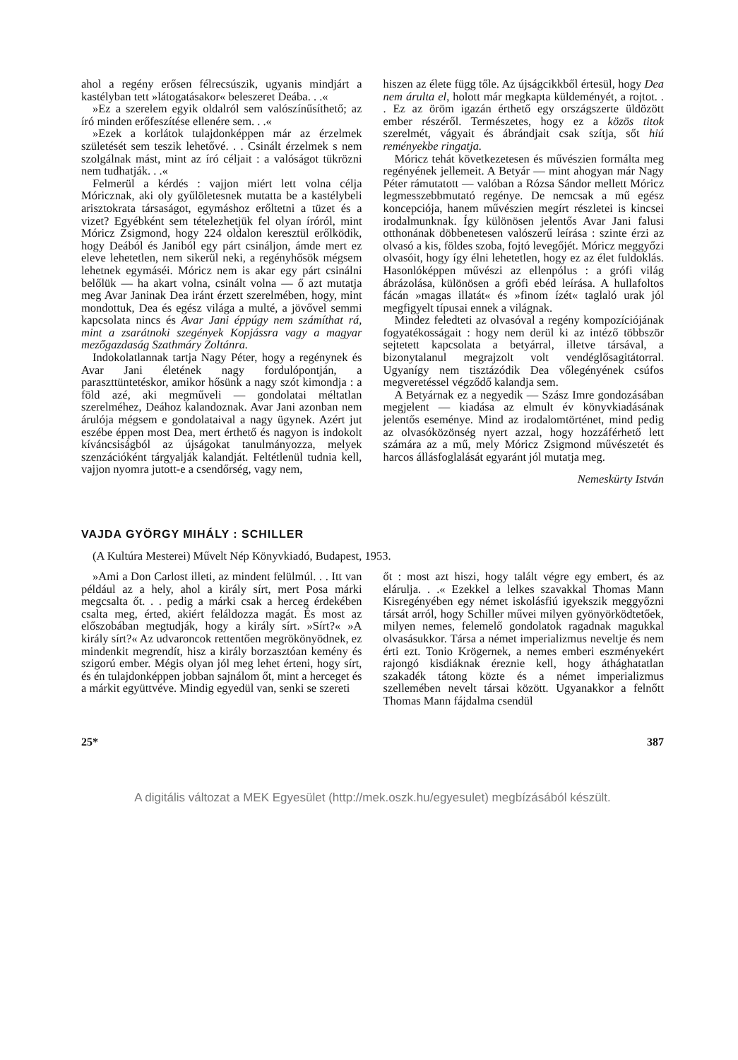ahol a regény erősen félrecsúszik, ugyanis mindjárt a kastélyban tett »látogatásakor« beleszeret Deába. . .«
»Ez a szerelem egyik oldalról sem valószínűsíthető; az író minden erőfeszítése ellenére sem. . .«
»Ezek a korlátok tulajdonképpen már az érzelmek születését sem teszik lehetővé. . . Csinált érzelmek s nem szolgálnak mást, mint az író céljait : a valóságot tükrözni nem tudhatják. . .«
Felmerül a kérdés : vajjon miért lett volna célja Móricznak, aki oly gyűlöletesnek mutatta be a kastélybeli arisztokrata társaságot, egymáshoz erőltetni a tüzet és a vizet? Egyébként sem tételezhetjük fel olyan íróról, mint Móricz Zsigmond, hogy 224 oldalon keresztül erőlködik, hogy Deából és Janiból egy párt csináljon, ámde mert ez eleve lehetetlen, nem sikerül neki, a regényhősök mégsem lehetnek egymáséi. Móricz nem is akar egy párt csinálni belőlük — ha akart volna, csinált volna — ő azt mutatja meg Avar Janinak Dea iránt érzett szerelmében, hogy, mint mondottuk, Dea és egész világa a multé, a jövővel semmi kapcsolata nincs és Avar Jani éppúgy nem számíthat rá, mint a zsarátnoki szegények Kopjássra vagy a magyar mezőgazdaság Szathmáry Zoltánra.
Indokolatlannak tartja Nagy Péter, hogy a regénynek és Avar Jani életének nagy fordulópontján, a paraszttüntetéskor, amikor hősünk a nagy szót kimondja : a föld azé, aki megműveli — gondolatai méltatlan szerelméhez, Deához kalandoznak. Avar Jani azonban nem árulója mégsem e gondolataival a nagy ügynek. Azért jut eszébe éppen most Dea, mert érthető és nagyon is indokolt kíváncsiságból az újságokat tanulmányozza, melyek szenzációként tárgyalják kalandját. Feltétlenül tudnia kell, vajjon nyomra jutott-e a csendőrség, vagy nem,
hiszen az élete függ tőle. Az újságcikkből értesül, hogy Dea nem árulta el, holott már megkapta küldeményét, a rojtot. . . Ez az öröm igazán érthető egy országszerte üldözött ember részéről. Természetes, hogy ez a közös titok szerelmét, vágyait és ábrándjait csak szítja, sőt hiú reményekbe ringatja.
Móricz tehát következetesen és művészien formálta meg regényének jellemeit. A Betyár — mint ahogyan már Nagy Péter rámutatott — valóban a Rózsa Sándor mellett Móricz legmesszebbmutató regénye. De nemcsak a mű egész koncepciója, hanem művészien megírt részletei is kincsei irodalmunknak. Így különösen jelentős Avar Jani falusi otthonának döbbenetesen valószerű leírása : szinte érzi az olvasó a kis, földes szoba, fojtó levegőjét. Móricz meggyőzi olvasóit, hogy így élni lehetetlen, hogy ez az élet fuldoklás. Hasonlóképpen művészi az ellenpólus : a grófi világ ábrázolása, különösen a grófi ebéd leírása. A hullafoltos fácán »magas illatát« és »finom ízét« taglaló urak jól megfigyelt típusai ennek a világnak.
Mindez feledteti az olvasóval a regény kompozíciójának fogyatékosságait : hogy nem derül ki az intéző többször sejtetett kapcsolata a betyárral, illetve társával, a bizonytalanul megrajzolt volt vendéglősagitátorral. Ugyanígy nem tisztázódik Dea vőlegényének csúfos megveretéssel végződő kalandja sem.
A Betyárnak ez a negyedik — Szász Imre gondozásában megjelent — kiadása az elmult év könyvkiadásának jelentős eseménye. Mind az irodalomtörténet, mind pedig az olvasóközönség nyert azzal, hogy hozzáférhető lett számára az a mű, mely Móricz Zsigmond művészetét és harcos állásfoglalását egyaránt jól mutatja meg.
Nemeskürty István
VAJDA GYÖRGY MIHÁLY : SCHILLER
(A Kultúra Mesterei) Művelt Nép Könyvkiadó, Budapest, 1953.
»Ami a Don Carlost illeti, az mindent felülmúl. . . Itt van például az a hely, ahol a király sírt, mert Posa márki megcsalta őt. . . pedig a márki csak a herceg érdekében csalta meg, érted, akiért feláldozza magát. És most az előszobában megtudják, hogy a király sírt. »Sírt?« »A király sírt?« Az udvaroncok rettentően megrökönyödnek, ez mindenkit megrendít, hisz a király borzasztóan kemény és szigorú ember. Mégis olyan jól meg lehet érteni, hogy sírt, és én tulajdonképpen jobban sajnálom őt, mint a herceget és a márkit együttvéve. Mindig egyedül van, senki se szereti
őt : most azt hiszi, hogy talált végre egy embert, és az elárulja. . .« Ezekkel a lelkes szavakkal Thomas Mann Kisregényében egy német iskolásfiú igyekszik meggyőzni társát arról, hogy Schiller művei milyen gyönyörködtetőek, milyen nemes, felemelő gondolatok ragadnak magukkal olvasásukkor. Társa a német imperializmus neveltje és nem érti ezt. Tonio Krögernek, a nemes emberi eszményekért rajongó kisdiáknak éreznie kell, hogy áthághatatlan szakadék tátong közte és a német imperializmus szellemében nevelt társai között. Ugyanakkor a felnőtt Thomas Mann fájdalma csendül
25* 387
A digitális változat a MEK Egyesület (http://mek.oszk.hu/egyesulet) megbízásából készült.